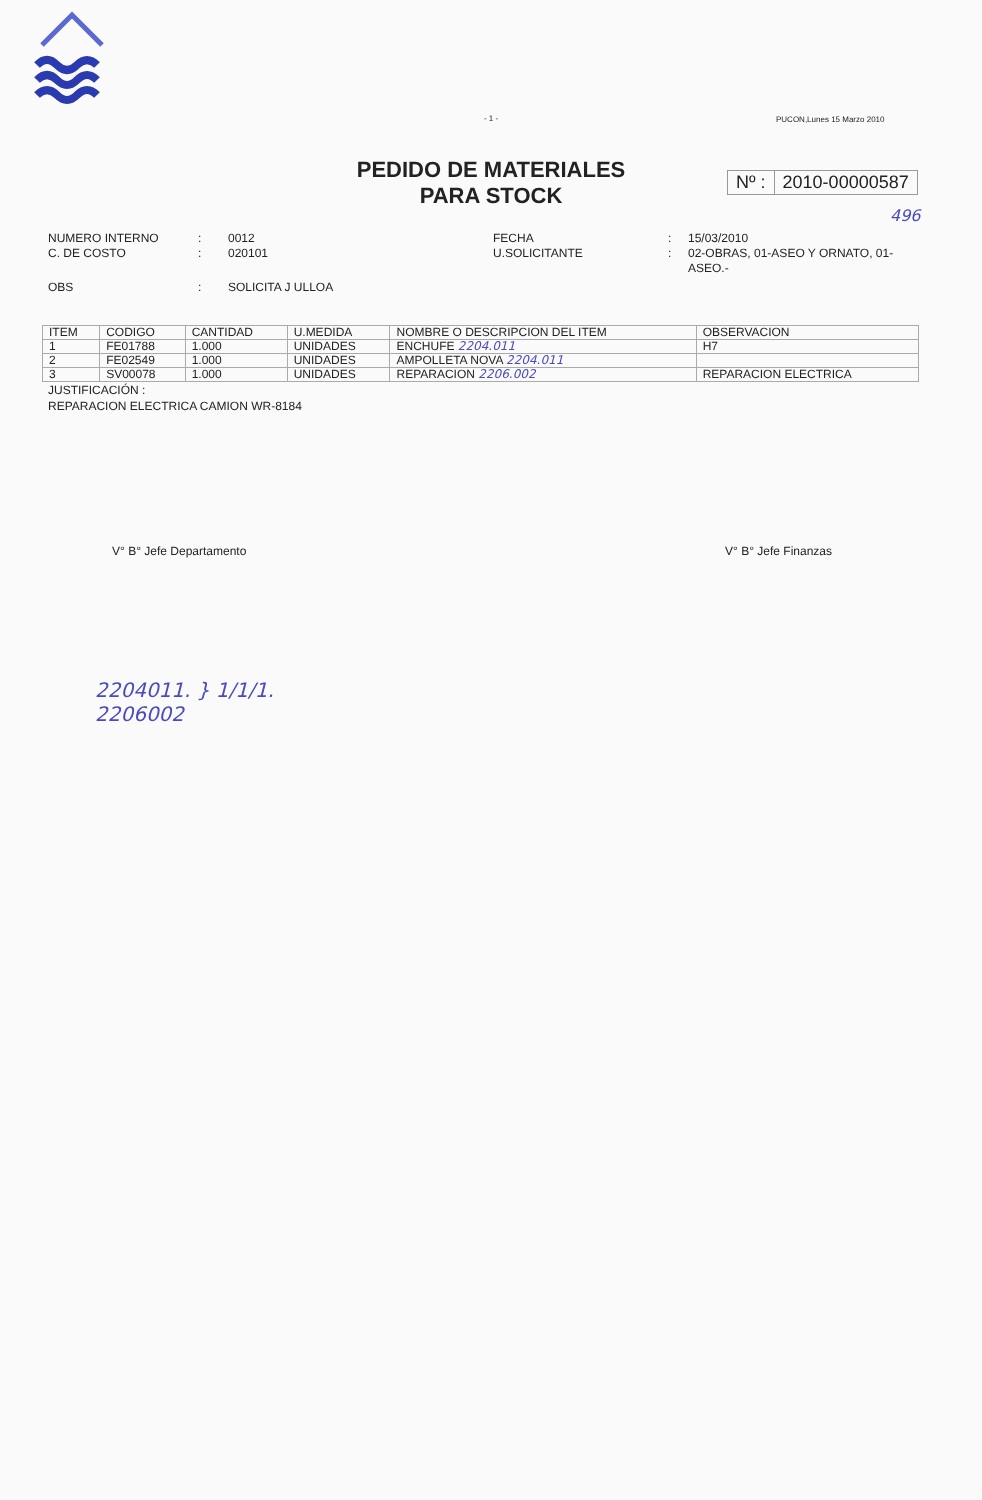- 1 -
PUCON,Lunes 15 Marzo 2010
PEDIDO DE MATERIALES
PARA STOCK
Nº : 2010-00000587
496
NUMERO INTERNO
:
0012
FECHA
:
15/03/2010
C. DE COSTO
:
020101
U.SOLICITANTE
:
02-OBRAS, 01-ASEO Y ORNATO, 01-ASEO.-
OBS
:
SOLICITA J ULLOA
| ITEM | CODIGO | CANTIDAD | U.MEDIDA | NOMBRE O DESCRIPCION DEL ITEM | OBSERVACION |
| --- | --- | --- | --- | --- | --- |
| 1 | FE01788 | 1.000 | UNIDADES | ENCHUFE 2204.011 | H7 |
| 2 | FE02549 | 1.000 | UNIDADES | AMPOLLETA NOVA 2204.011 | |
| 3 | SV00078 | 1.000 | UNIDADES | REPARACION 2206.002 | REPARACION ELECTRICA |
JUSTIFICACIÓN :
REPARACION ELECTRICA CAMION WR-8184
V° B° Jefe Departamento V° B° Jefe Finanzas
2204011. } 1/1/1.
2206002